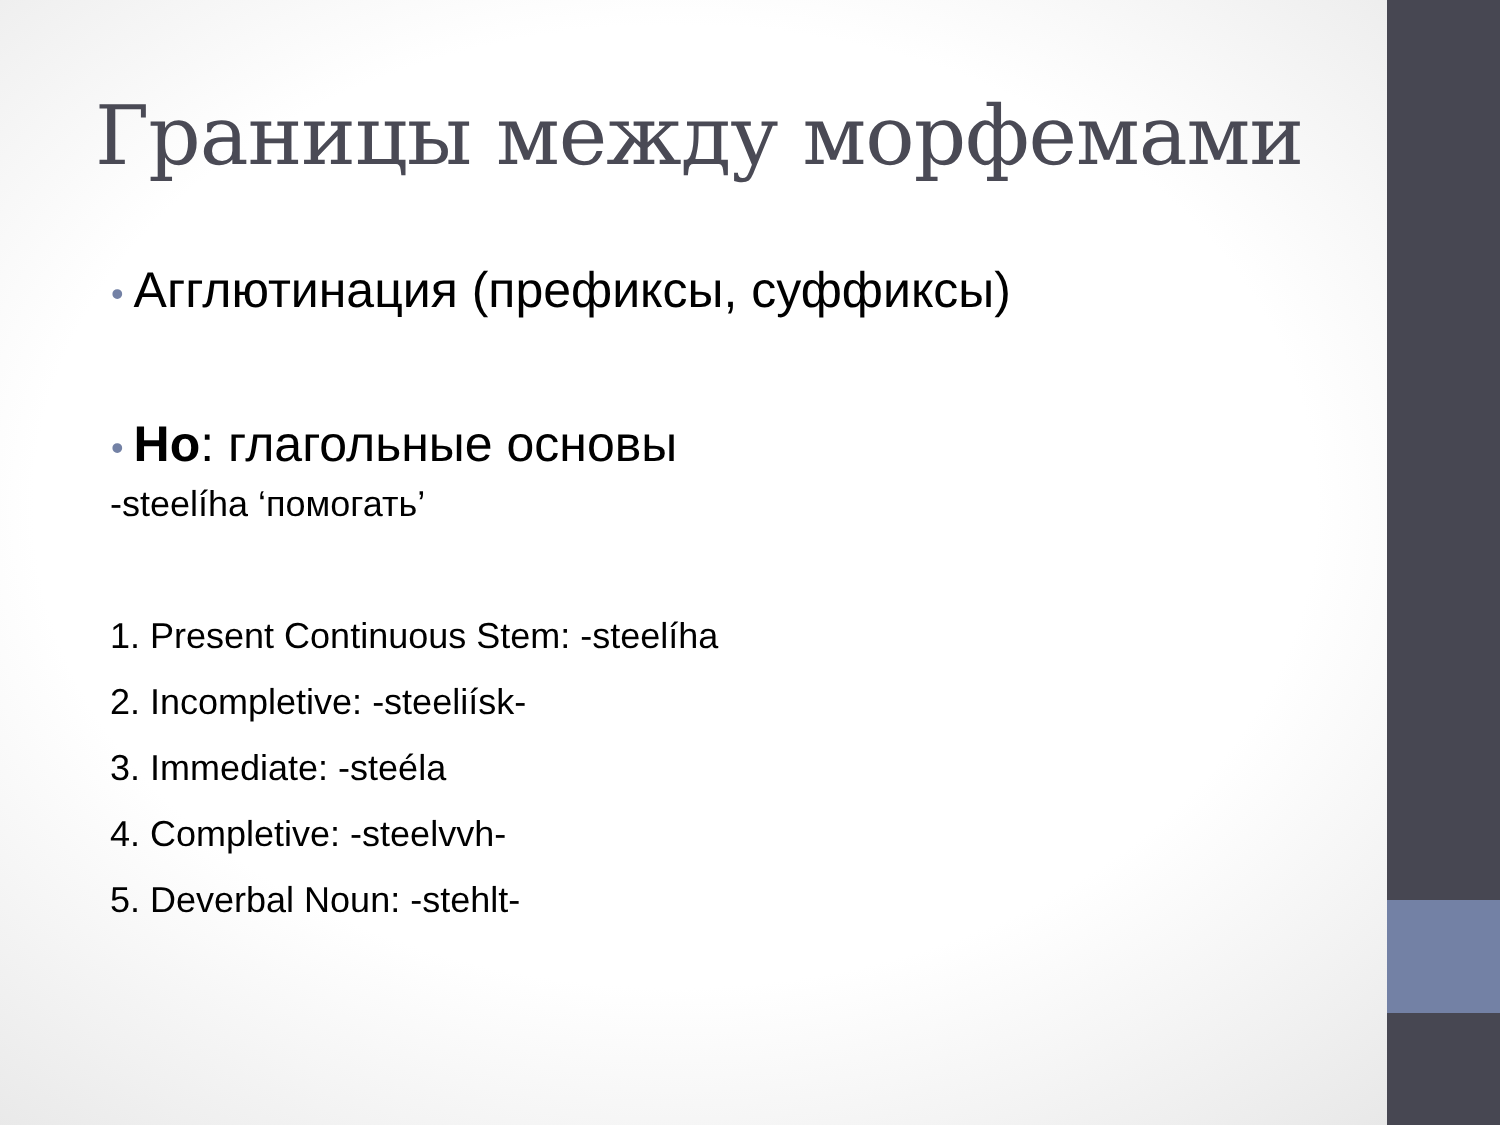Границы между морфемами
• Агглютинация (префиксы, суффиксы)
• Но: глагольные основы
-steelíha ‘помогать’
1. Present Continuous Stem: -steelíha
2. Incompletive: -steeliísk-
3. Immediate: -steéla
4. Completive: -steelvvh-
5. Deverbal Noun: -stehlt-